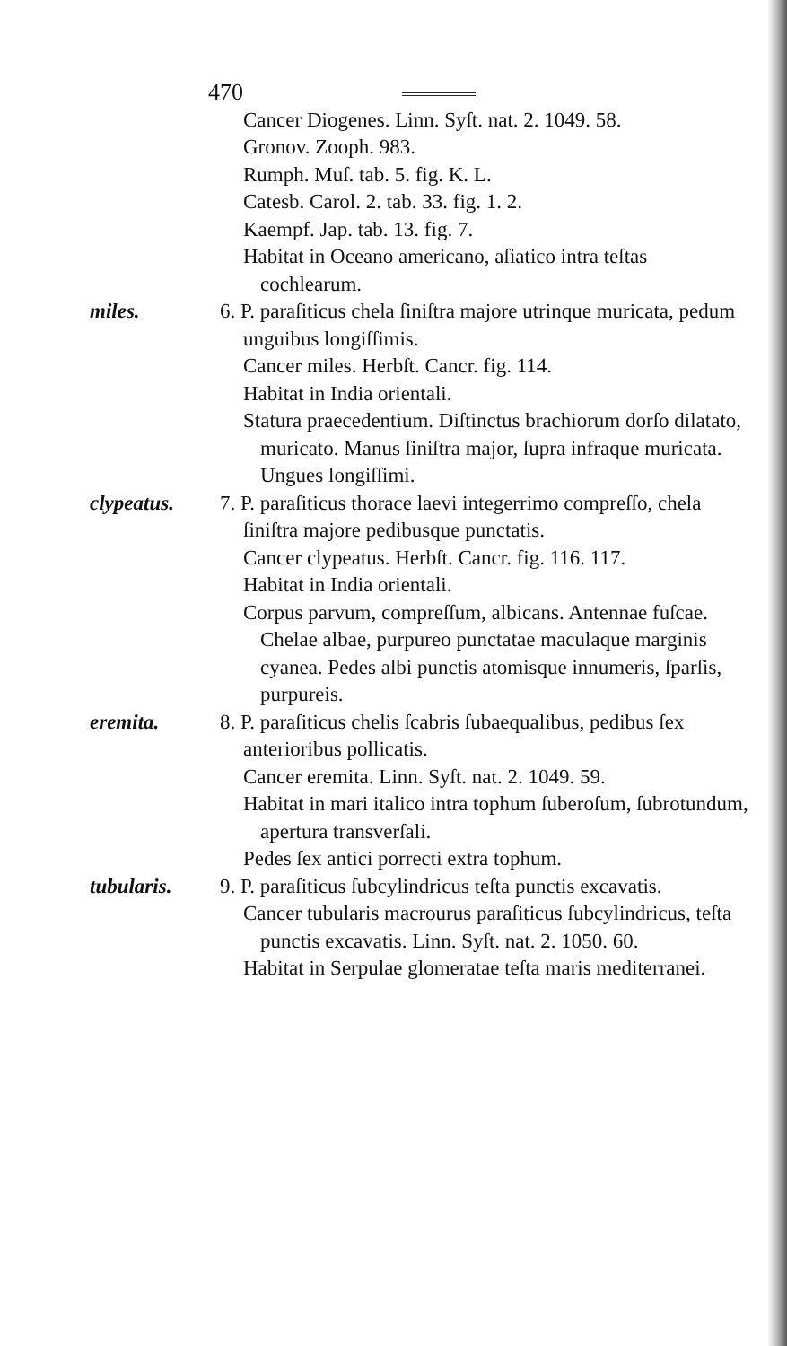470
Cancer Diogenes. Linn. Syſt. nat. 2. 1049. 58.
Gronov. Zooph. 983.
Rumph. Muſ. tab. 5. fig. K. L.
Catesb. Carol. 2. tab. 33. fig. 1. 2.
Kaempf. Jap. tab. 13. fig. 7.
Habitat in Oceano americano, aſiatico intra teſtas cochlearum.
miles. 6. P. paraſiticus chela ſiniſtra majore utrinque muricata, pedum unguibus longiſſimis.
Cancer miles. Herbſt. Cancr. fig. 114.
Habitat in India orientali.
Statura praecedentium. Diſtinctus brachiorum dorſo dilatato, muricato. Manus ſiniſtra major, ſupra infraque muricata. Ungues longiſſimi.
clypeatus. 7. P. paraſiticus thorace laevi integerrimo compreſſo, chela ſiniſtra majore pedibusque punctatis.
Cancer clypeatus. Herbſt. Cancr. fig. 116. 117.
Habitat in India orientali.
Corpus parvum, compreſſum, albicans. Antennae fuſcae. Chelae albae, purpureo punctatae maculaque marginis cyanea. Pedes albi punctis atomisque innumeris, ſparſis, purpureis.
eremita. 8. P. paraſiticus chelis ſcabris ſubaequalibus, pedibus ſex anterioribus pollicatis.
Cancer eremita. Linn. Syſt. nat. 2. 1049. 59.
Habitat in mari italico intra tophum ſuberoſum, ſubrotundum, apertura transverſali.
Pedes ſex antici porrecti extra tophum.
tubularis. 9. P. paraſiticus ſubcylindricus teſta punctis excavatis.
Cancer tubularis macrourus paraſiticus ſubcylindricus, teſta punctis excavatis. Linn. Syſt. nat. 2. 1050. 60.
Habitat in Serpulae glomeratae teſta maris mediterranei.